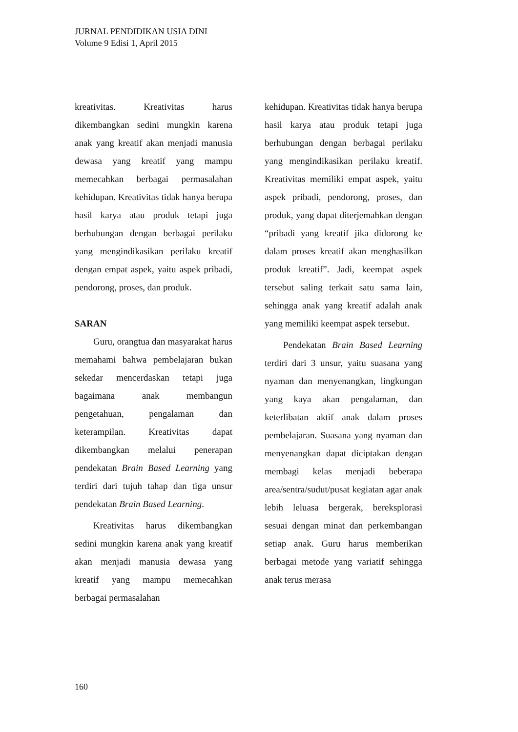JURNAL PENDIDIKAN USIA DINI
Volume 9 Edisi 1, April 2015
kreativitas. Kreativitas harus dikembangkan sedini mungkin karena anak yang kreatif akan menjadi manusia dewasa yang kreatif yang mampu memecahkan berbagai permasalahan kehidupan. Kreativitas tidak hanya berupa hasil karya atau produk tetapi juga berhubungan dengan berbagai perilaku yang mengindikasikan perilaku kreatif dengan empat aspek, yaitu aspek pribadi, pendorong, proses, dan produk.
SARAN
Guru, orangtua dan masyarakat harus memahami bahwa pembelajaran bukan sekedar mencerdaskan tetapi juga bagaimana anak membangun pengetahuan, pengalaman dan keterampilan. Kreativitas dapat dikembangkan melalui penerapan pendekatan Brain Based Learning yang terdiri dari tujuh tahap dan tiga unsur pendekatan Brain Based Learning.
Kreativitas harus dikembangkan sedini mungkin karena anak yang kreatif akan menjadi manusia dewasa yang kreatif yang mampu memecahkan berbagai permasalahan
kehidupan. Kreativitas tidak hanya berupa hasil karya atau produk tetapi juga berhubungan dengan berbagai perilaku yang mengindikasikan perilaku kreatif. Kreativitas memiliki empat aspek, yaitu aspek pribadi, pendorong, proses, dan produk, yang dapat diterjemahkan dengan “pribadi yang kreatif jika didorong ke dalam proses kreatif akan menghasilkan produk kreatif”. Jadi, keempat aspek tersebut saling terkait satu sama lain, sehingga anak yang kreatif adalah anak yang memiliki keempat aspek tersebut.
Pendekatan Brain Based Learning terdiri dari 3 unsur, yaitu suasana yang nyaman dan menyenangkan, lingkungan yang kaya akan pengalaman, dan keterlibatan aktif anak dalam proses pembelajaran. Suasana yang nyaman dan menyenangkan dapat diciptakan dengan membagi kelas menjadi beberapa area/sentra/sudut/pusat kegiatan agar anak lebih leluasa bergerak, bereksplorasi sesuai dengan minat dan perkembangan setiap anak. Guru harus memberikan berbagai metode yang variatif sehingga anak terus merasa
160